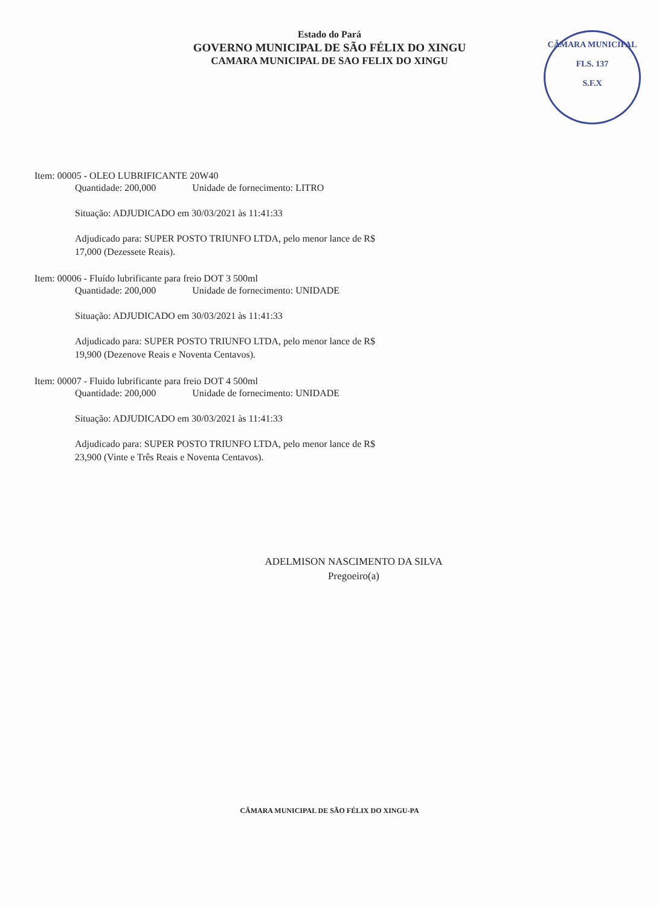Estado do Pará
GOVERNO MUNICIPAL DE SÃO FÉLIX DO XINGU
CAMARA MUNICIPAL DE SAO FELIX DO XINGU
CÂMARA MUNICIPAL
FLS. 137
S.F.X
Item: 00005 - OLEO LUBRIFICANTE 20W40
Quantidade: 200,000 Unidade de fornecimento: LITRO
Situação: ADJUDICADO em 30/03/2021 às 11:41:33
Adjudicado para: SUPER POSTO TRIUNFO LTDA, pelo menor lance de R$
17,000 (Dezessete Reais).
Item: 00006 - Fluído lubrificante para freio DOT 3 500ml
Quantidade: 200,000 Unidade de fornecimento: UNIDADE
Situação: ADJUDICADO em 30/03/2021 às 11:41:33
Adjudicado para: SUPER POSTO TRIUNFO LTDA, pelo menor lance de R$
19,900 (Dezenove Reais e Noventa Centavos).
Item: 00007 - Fluido lubrificante para freio DOT 4 500ml
Quantidade: 200,000 Unidade de fornecimento: UNIDADE
Situação: ADJUDICADO em 30/03/2021 às 11:41:33
Adjudicado para: SUPER POSTO TRIUNFO LTDA, pelo menor lance de R$
23,900 (Vinte e Três Reais e Noventa Centavos).
ADELMISON NASCIMENTO DA SILVA
Pregoeiro(a)
CÂMARA MUNICIPAL DE SÃO FÉLIX DO XINGU-PA